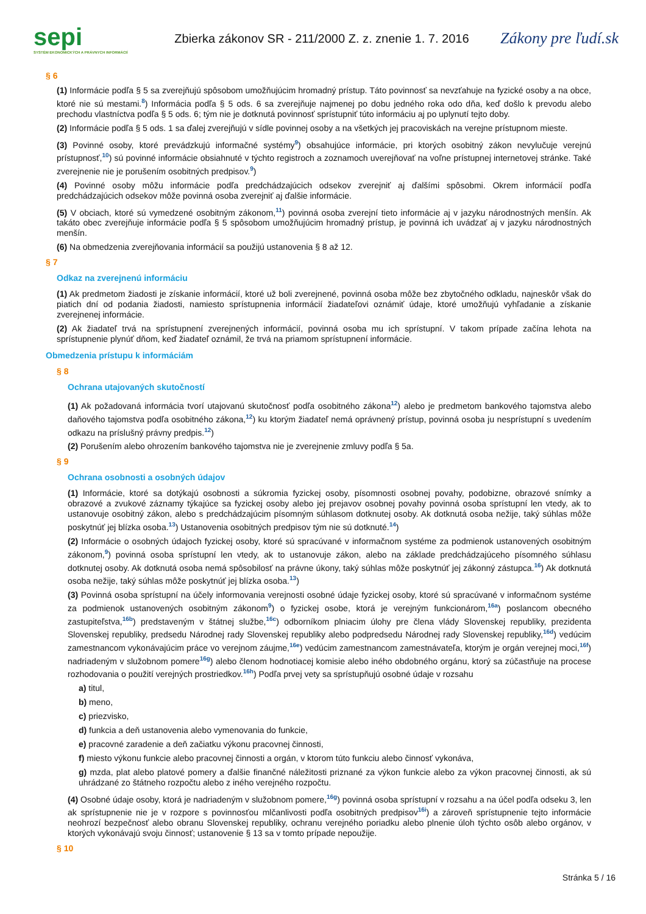sepi
SYSTÉM EKONOMICKÝCH A PRÁVNYCH INFORMÁCIÍ
Zbierka zákonov SR - 211/2000 Z. z. znenie 1. 7. 2016
Zákony pre ľudí.sk
§ 6
(1) Informácie podľa § 5 sa zverejňujú spôsobom umožňujúcim hromadný prístup. Táto povinnosť sa nevzťahuje na fyzické osoby a na obce, ktoré nie sú mestami.<sup>8</sup>) Informácia podľa § 5 ods. 6 sa zverejňuje najmenej po dobu jedného roka odo dňa, keď došlo k prevodu alebo prechodu vlastníctva podľa § 5 ods. 6; tým nie je dotknutá povinnosť sprístupniť túto informáciu aj po uplynutí tejto doby.
(2) Informácie podľa § 5 ods. 1 sa ďalej zverejňujú v sídle povinnej osoby a na všetkých jej pracoviskách na verejne prístupnom mieste.
(3) Povinné osoby, ktoré prevádzkujú informačné systémy<sup>9</sup>) obsahujúce informácie, pri ktorých osobitný zákon nevylučuje verejnú prístupnosť,<sup>10</sup>) sú povinné informácie obsiahnuté v týchto registroch a zoznamoch uverejňovať na voľne prístupnej internetovej stránke. Také zverejnenie nie je porušením osobitných predpisov.<sup>9</sup>)
(4) Povinné osoby môžu informácie podľa predchádzajúcich odsekov zverejniť aj ďalšími spôsobmi. Okrem informácií podľa predchádzajúcich odsekov môže povinná osoba zverejniť aj ďalšie informácie.
(5) V obciach, ktoré sú vymedzené osobitným zákonom,<sup>11</sup>) povinná osoba zverejní tieto informácie aj v jazyku národnostných menšín. Ak takáto obec zverejňuje informácie podľa § 5 spôsobom umožňujúcim hromadný prístup, je povinná ich uvádzať aj v jazyku národnostných menšín.
(6) Na obmedzenia zverejňovania informácií sa použijú ustanovenia § 8 až 12.
§ 7
Odkaz na zverejnenú informáciu
(1) Ak predmetom žiadosti je získanie informácií, ktoré už boli zverejnené, povinná osoba môže bez zbytočného odkladu, najneskôr však do piatich dní od podania žiadosti, namiesto sprístupnenia informácií žiadateľovi oznámiť údaje, ktoré umožňujú vyhľadanie a získanie zverejnenej informácie.
(2) Ak žiadateľ trvá na sprístupnení zverejnených informácií, povinná osoba mu ich sprístupní. V takom prípade začína lehota na sprístupnenie plynúť dňom, keď žiadateľ oznámil, že trvá na priamom sprístupnení informácie.
Obmedzenia prístupu k informáciám
§ 8
Ochrana utajovaných skutočností
(1) Ak požadovaná informácia tvorí utajovanú skutočnosť podľa osobitného zákona<sup>12</sup>) alebo je predmetom bankového tajomstva alebo daňového tajomstva podľa osobitného zákona,<sup>12</sup>) ku ktorým žiadateľ nemá oprávnený prístup, povinná osoba ju nesprístupní s uvedením odkazu na príslušný právny predpis.<sup>12</sup>)
(2) Porušením alebo ohrozením bankového tajomstva nie je zverejnenie zmluvy podľa § 5a.
§ 9
Ochrana osobnosti a osobných údajov
(1) Informácie, ktoré sa dotýkajú osobnosti a súkromia fyzickej osoby, písomnosti osobnej povahy, podobizne, obrazové snímky a obrazové a zvukové záznamy týkajúce sa fyzickej osoby alebo jej prejavov osobnej povahy povinná osoba sprístupní len vtedy, ak to ustanovuje osobitný zákon, alebo s predchádzajúcim písomným súhlasom dotknutej osoby. Ak dotknutá osoba nežije, taký súhlas môže poskytnúť jej blízka osoba.<sup>13</sup>) Ustanovenia osobitných predpisov tým nie sú dotknuté.<sup>14</sup>)
(2) Informácie o osobných údajoch fyzickej osoby, ktoré sú spracúvané v informačnom systéme za podmienok ustanovených osobitným zákonom,<sup>9</sup>) povinná osoba sprístupní len vtedy, ak to ustanovuje zákon, alebo na základe predchádzajúceho písomného súhlasu dotknutej osoby. Ak dotknutá osoba nemá spôsobilosť na právne úkony, taký súhlas môže poskytnúť jej zákonný zástupca.<sup>16</sup>) Ak dotknutá osoba nežije, taký súhlas môže poskytnúť jej blízka osoba.<sup>13</sup>)
(3) Povinná osoba sprístupní na účely informovania verejnosti osobné údaje fyzickej osoby, ktoré sú spracúvané v informačnom systéme za podmienok ustanovených osobitným zákonom<sup>9</sup>) o fyzickej osobe, ktorá je verejným funkcionárom,<sup>16a</sup>) poslancom obecného zastupiteľstva,<sup>16b</sup>) predstaveným v štátnej službe,<sup>16c</sup>) odborníkom plniacim úlohy pre člena vlády Slovenskej republiky, prezidenta Slovenskej republiky, predsedu Národnej rady Slovenskej republiky alebo podpredsedu Národnej rady Slovenskej republiky,<sup>16d</sup>) vedúcim zamestnancom vykonávajúcim práce vo verejnom záujme,<sup>16e</sup>) vedúcim zamestnancom zamestnávateľa, ktorým je orgán verejnej moci,<sup>16f</sup>) nadriadeným v služobnom pomere<sup>16g</sup>) alebo členom hodnotiacej komisie alebo iného obdobného orgánu, ktorý sa zúčastňuje na procese rozhodovania o použití verejných prostriedkov.<sup>16h</sup>) Podľa prvej vety sa sprístupňujú osobné údaje v rozsahu
a) titul,
b) meno,
c) priezvisko,
d) funkcia a deň ustanovenia alebo vymenovania do funkcie,
e) pracovné zaradenie a deň začiatku výkonu pracovnej činnosti,
f) miesto výkonu funkcie alebo pracovnej činnosti a orgán, v ktorom túto funkciu alebo činnosť vykonáva,
g) mzda, plat alebo platové pomery a ďalšie finančné náležitosti priznané za výkon funkcie alebo za výkon pracovnej činnosti, ak sú uhrádzané zo štátneho rozpočtu alebo z iného verejného rozpočtu.
(4) Osobné údaje osoby, ktorá je nadriadeným v služobnom pomere,<sup>16g</sup>) povinná osoba sprístupní v rozsahu a na účel podľa odseku 3, len ak sprístupnenie nie je v rozpore s povinnosťou mlčanlivosti podľa osobitných predpisov<sup>16i</sup>) a zároveň sprístupnenie tejto informácie neohrozí bezpečnosť alebo obranu Slovenskej republiky, ochranu verejného poriadku alebo plnenie úloh týchto osôb alebo orgánov, v ktorých vykonávajú svoju činnosť; ustanovenie § 13 sa v tomto prípade nepoužije.
§ 10
Stránka 5 / 16